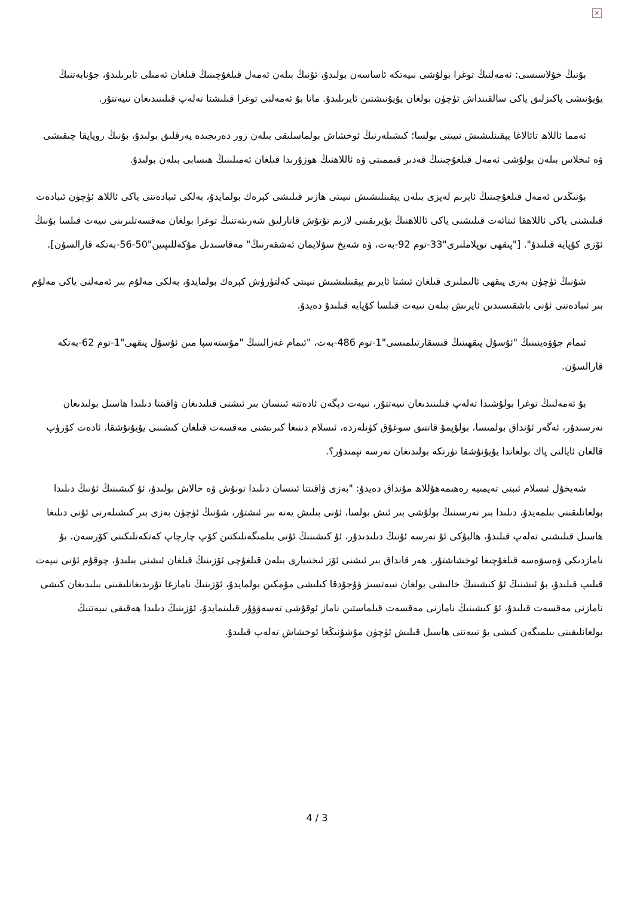×
بۇنىڭ خۇلاسىسى: ئەمەلنىڭ توغرا بولۇشى نىيەتكە ئاساسەن بولىدۇ، ئۇنىڭ بىلەن ئەمەل قىلغۇچىنىڭ قىلغان ئەمىلى ئايرىلىدۇ، جۇنابەتنىڭ يۇيۇنىشى پاكىزلىق ياكى سالقىنداش ئۈچۈن بولغان يۇيۇنىشتىن ئايرىلىدۇ. مانا بۇ ئەمەلنى توغرا قىلىشتا تەلەپ قىلىنىدىغان نىيەتتۇر.
ئەمما ئاللاھ تائالاغا يېقىنلىشىش نىيىتى بولسا؛ كىشىلەرنىڭ ئوخشاش بولماسلىقى بىلەن زور دەرىجىدە پەرقلىق بولىدۇ، بۇنىڭ روياپقا چىقىشى ۋە ئىخلاس بىلەن بولۇشى ئەمەل قىلغۇچىنىڭ قەدىر قىممىتى ۋە ئاللاھنىڭ ھوزۇرىدا قىلغان ئەمىلىنىڭ ھىسابى بىلەن بولىدۇ.
بۇنىڭدىن ئەمەل قىلغۇچىنىڭ ئايرىم لەپزى بىلەن يېقىنلىشىش نىيىتى ھازىر قىلىشى كېرەك بولمايدۇ، بەلكى ئىبادەتنى ياكى ئاللاھ ئۈچۈن ئىبادەت قىلىشنى ياكى ئاللاھقا ئىتائەت قىلىشنى ياكى ئاللاھنىڭ بۇيرىقىنى لازىم تۇتۇش قاتارلىق شەرىئەتنىڭ توغرا بولغان مەقسەتلىرىنى نىيەت قىلسا بۇنىڭ ئۆزى كۇپايە قىلىدۇ". ["پىقھى توپلاملىرى"33-توم 92-بەت، ۋە شەيخ سۇلايمان ئەشقەرنىڭ" مەقاسىدىل مۇكەللىپىين"50-56-بەتكە قارالسۇن].
شۇنىڭ ئۈچۈن بەزى پىقھى ئالىملىرى قىلغان ئىشتا ئايرىم يېقىنلىشىش نىيىتى كەلتۈرۈش كېرەك بولمايدۇ، بەلكى مەلۇم بىر ئەمەلنى ياكى مەلۇم بىر ئىبادەتنى ئۇنى باشقىسىدىن ئايرىش بىلەن نىيەت قىلسا كۇپايە قىلىدۇ دەيدۇ.
ئىمام جۇۋەينىنىڭ "ئۇسۇل پىقھىنىڭ قىسقارتىلمىسى"1-توم 486-بەت، "ئىمام غەزالىنىڭ "مۇستەسپا مىن ئۇسۇل پىقھى"1-توم 62-بەتكە قارالسۇن.
بۇ ئەمەلنىڭ توغرا بولۇشىدا تەلەپ قىلىنىدىغان نىيەتتۇر، نىيەت دېگەن ئادەتتە ئىنسان بىر ئىشنى قىلىدىغان ۋاقىتتا دىلىدا ھاسىل بولىدىغان نەرسىدۇر، ئەگەر ئۇنداق بولمىسا، بولۇپمۇ قاتتىق سوغۇق كۈنلەردە، ئىسلام دىنىغا كىرىشنى مەقسەت قىلغان كىشىنى يۇيۇنۇشقا، ئادەت كۆرۈپ قالغان ئايالنى پاك بولغاندا يۇيۇنۇشقا تۈرتكە بولىدىغان نەرسە نېمىدۇر؟.
شەيخۇل ئىسلام ئىبنى تەيمىيە رەھىمەھۇللاھ مۇنداق دەيدۇ: "بەزى ۋاقىتتا ئىنسان دىلىدا تونۇش ۋە خالاش بولىدۇ، ئۇ كىشىنىڭ ئۇنىڭ دىلىدا بولغانلىقىنى بىلمەيدۇ، دىلىدا بىر نەرسىنىڭ بولۇشى بىر ئىش بولسا، ئۇنى بىلىش يەنە بىر ئىشتۇر، شۇنىڭ ئۈچۈن بەزى بىر كىشىلەرنى ئۇنى دىلىغا ھاسىل قىلىشنى تەلەپ قىلىدۇ، ھالبۇكى ئۇ نەرسە ئۇنىڭ دىلىدىدۇر، ئۇ كىشىنىڭ ئۇنى بىلمىگەنلىكتىن كۆپ چارچاپ كەتكەنلىكىنى كۆرسەن، بۇ نامازدىكى ۋەسۋەسە قىلغۇچىغا ئوخشاشتۇر. ھەر قانداق بىر ئىشنى ئۆز ئىختىيارى بىلەن قىلغۇچى ئۆزىنىڭ قىلغان ئىشنى بىلىدۇ، چوقۇم ئۇنى نىيەت قىلىپ قىلىدۇ، بۇ ئىشنىڭ ئۇ كىشىنىڭ خالىشى بولغان نىيەتسىز ۋۇجۇدقا كىلىشى مۇمكىن بولمايدۇ، ئۆزىنىڭ نامازغا تۇرىدىغانلىقىنى بىلىدىغان كىشى نامازنى مەقسەت قىلىدۇ، ئۇ كىشىنىڭ نامازنى مەقسەت قىلماستىن ناماز ئوقۇشى تەسەۋۋۇر قىلىنمايدۇ، ئۆزىنىڭ دىلىدا ھەقىقى نىيەتنىڭ بولغانلىقىنى بىلمىگەن كىشى بۇ نىيەتنى ھاسىل قىلىش ئۈچۈن مۇشۇنىڭغا ئوخشاش تەلەپ قىلىدۇ.
4 / 3